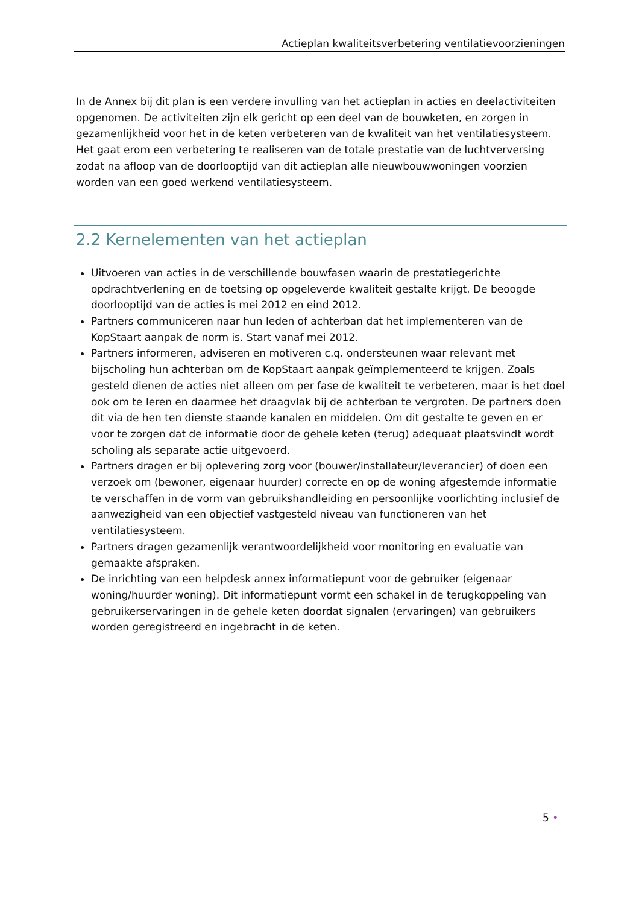Actieplan kwaliteitsverbetering ventilatievoorzieningen
In de Annex bij dit plan is een verdere invulling van het actieplan in acties en deelactiviteiten opgenomen. De activiteiten zijn elk gericht op een deel van de bouwketen, en zorgen in gezamenlijkheid voor het in de keten verbeteren van de kwaliteit van het ventilatiesysteem. Het gaat erom een verbetering te realiseren van de totale prestatie van de luchtverversing zodat na afloop van de doorlooptijd van dit actieplan alle nieuwbouwwoningen voorzien worden van een goed werkend ventilatiesysteem.
2.2 Kernelementen van het actieplan
Uitvoeren van acties in de verschillende bouwfasen waarin de prestatiegerichte opdrachtverlening en de toetsing op opgeleverde kwaliteit gestalte krijgt. De beoogde doorlooptijd van de acties is mei 2012 en eind 2012.
Partners communiceren naar hun leden of achterban dat het implementeren van de KopStaart aanpak de norm is. Start vanaf mei 2012.
Partners informeren, adviseren en motiveren c.q. ondersteunen waar relevant met bijscholing hun achterban om de KopStaart aanpak geïmplementeerd te krijgen. Zoals gesteld dienen de acties niet alleen om per fase de kwaliteit te verbeteren, maar is het doel ook om te leren en daarmee het draagvlak bij de achterban te vergroten. De partners doen dit via de hen ten dienste staande kanalen en middelen. Om dit gestalte te geven en er voor te zorgen dat de informatie door de gehele keten (terug) adequaat plaatsvindt wordt scholing als separate actie uitgevoerd.
Partners dragen er bij oplevering zorg voor (bouwer/installateur/leverancier) of doen een verzoek om (bewoner, eigenaar huurder) correcte en op de woning afgestemde informatie te verschaffen in de vorm van gebruikshandleiding en persoonlijke voorlichting inclusief de aanwezigheid van een objectief vastgesteld niveau van functioneren van het ventilatiesysteem.
Partners dragen gezamenlijk verantwoordelijkheid voor monitoring en evaluatie van gemaakte afspraken.
De inrichting van een helpdesk annex informatiepunt voor de gebruiker (eigenaar woning/huurder woning). Dit informatiepunt vormt een schakel in de terugkoppeling van gebruikerservaringen in de gehele keten doordat signalen (ervaringen) van gebruikers worden geregistreerd en ingebracht in de keten.
5 •